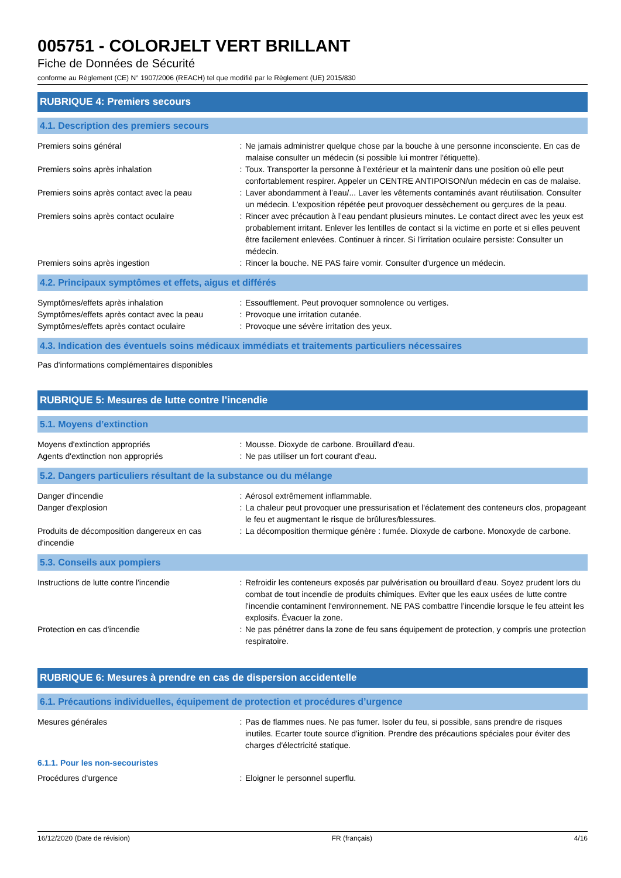005751 - COLORJELT VERT BRILLANT
Fiche de Données de Sécurité
conforme au Règlement (CE) N° 1907/2006 (REACH) tel que modifié par le Règlement (UE) 2015/830
RUBRIQUE 4: Premiers secours
4.1. Description des premiers secours
Premiers soins général : Ne jamais administrer quelque chose par la bouche à une personne inconsciente. En cas de malaise consulter un médecin (si possible lui montrer l'étiquette).
Premiers soins après inhalation : Toux. Transporter la personne à l’extérieur et la maintenir dans une position où elle peut confortablement respirer. Appeler un CENTRE ANTIPOISON/un médecin en cas de malaise.
Premiers soins après contact avec la peau
: Laver abondamment à l’eau/... Laver les vêtements contaminés avant réutilisation. Consulter un médecin. L'exposition répétée peut provoquer dessèchement ou gerçures de la peau.
Premiers soins après contact oculaire : Rincer avec précaution à l’eau pendant plusieurs minutes. Le contact direct avec les yeux est probablement irritant. Enlever les lentilles de contact si la victime en porte et si elles peuvent être facilement enlevées. Continuer à rincer. Si l’irritation oculaire persiste: Consulter un médecin.
Premiers soins après ingestion : Rincer la bouche. NE PAS faire vomir. Consulter d'urgence un médecin.
4.2. Principaux symptômes et effets, aigus et différés
Symptômes/effets après inhalation : Essoufflement. Peut provoquer somnolence ou vertiges.
Symptômes/effets après contact avec la peau
: Provoque une irritation cutanée.
Symptômes/effets après contact oculaire : Provoque une sévère irritation des yeux.
4.3. Indication des éventuels soins médicaux immédiats et traitements particuliers nécessaires
Pas d'informations complémentaires disponibles
RUBRIQUE 5: Mesures de lutte contre l’incendie
5.1. Moyens d’extinction
Moyens d'extinction appropriés : Mousse. Dioxyde de carbone. Brouillard d'eau.
Agents d'extinction non appropriés : Ne pas utiliser un fort courant d'eau.
5.2. Dangers particuliers résultant de la substance ou du mélange
Danger d'incendie : Aérosol extrêmement inflammable.
Danger d'explosion : La chaleur peut provoquer une pressurisation et l'éclatement des conteneurs clos, propageant le feu et augmentant le risque de brûlures/blessures.
Produits de décomposition dangereux en cas d'incendie
: La décomposition thermique génère : fumée. Dioxyde de carbone. Monoxyde de carbone.
5.3. Conseils aux pompiers
Instructions de lutte contre l'incendie : Refroidir les conteneurs exposés par pulvérisation ou brouillard d'eau. Soyez prudent lors du combat de tout incendie de produits chimiques. Eviter que les eaux usées de lutte contre l'incendie contaminent l'environnement. NE PAS combattre l’incendie lorsque le feu atteint les explosifs. Évacuer la zone.
Protection en cas d'incendie : Ne pas pénétrer dans la zone de feu sans équipement de protection, y compris une protection respiratoire.
RUBRIQUE 6: Mesures à prendre en cas de dispersion accidentelle
6.1. Précautions individuelles, équipement de protection et procédures d’urgence
Mesures générales : Pas de flammes nues. Ne pas fumer. Isoler du feu, si possible, sans prendre de risques inutiles. Ecarter toute source d'ignition. Prendre des précautions spéciales pour éviter des charges d'électricité statique.
6.1.1. Pour les non-secouristes
Procédures d’urgence : Eloigner le personnel superflu.
16/12/2020 (Date de révision) FR (français) 4/16